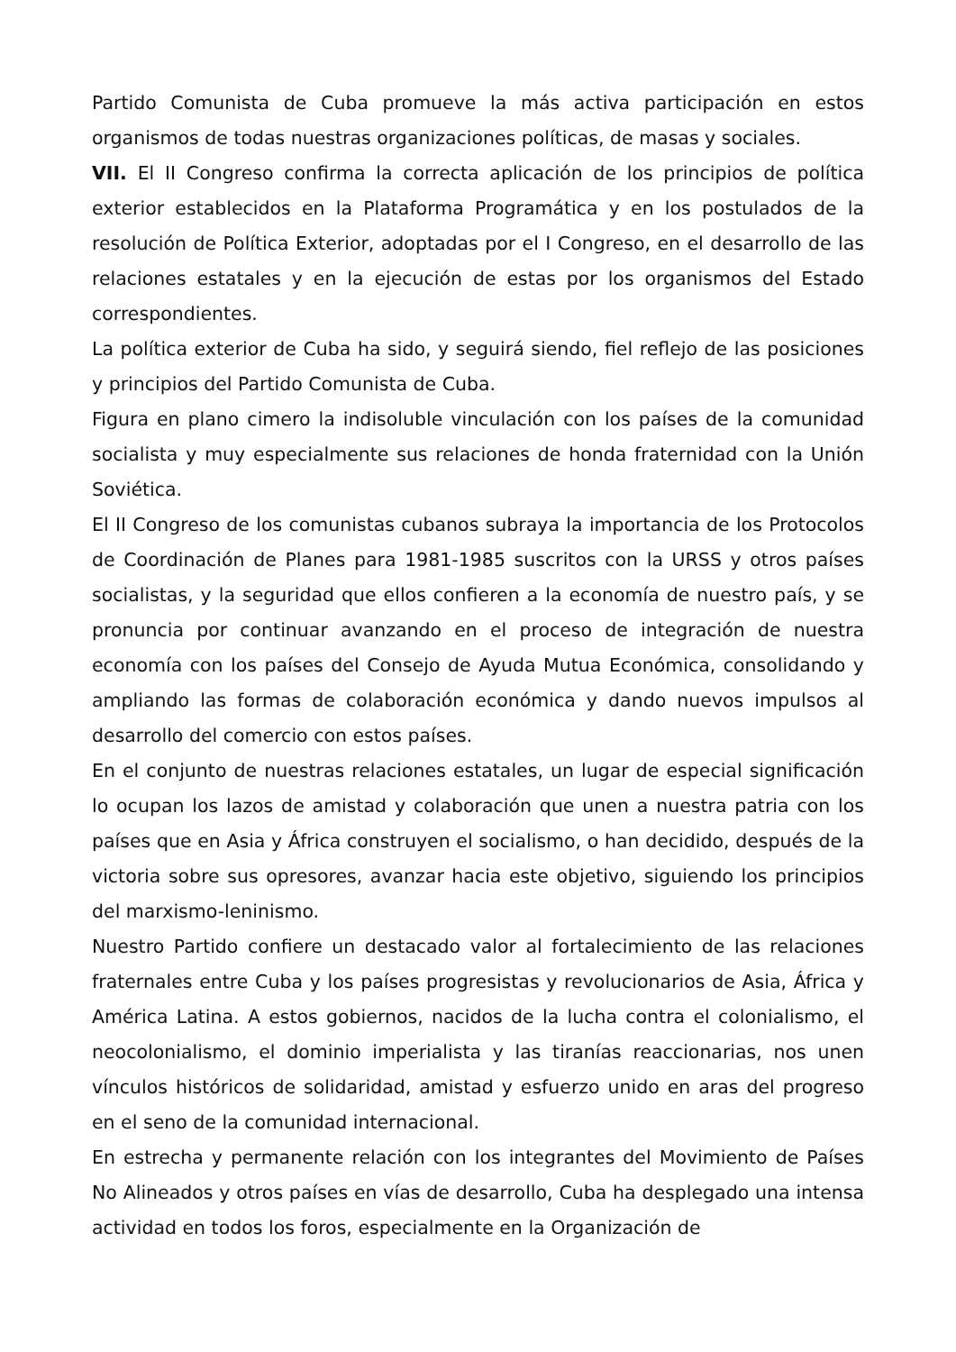Partido Comunista de Cuba promueve la más activa participación en estos organismos de todas nuestras organizaciones políticas, de masas y sociales.
VII. El II Congreso confirma la correcta aplicación de los principios de política exterior establecidos en la Plataforma Programática y en los postulados de la resolución de Política Exterior, adoptadas por el I Congreso, en el desarrollo de las relaciones estatales y en la ejecución de estas por los organismos del Estado correspondientes.
La política exterior de Cuba ha sido, y seguirá siendo, fiel reflejo de las posiciones y principios del Partido Comunista de Cuba.
Figura en plano cimero la indisoluble vinculación con los países de la comunidad socialista y muy especialmente sus relaciones de honda fraternidad con la Unión Soviética.
El II Congreso de los comunistas cubanos subraya la importancia de los Protocolos de Coordinación de Planes para 1981-1985 suscritos con la URSS y otros países socialistas, y la seguridad que ellos confieren a la economía de nuestro país, y se pronuncia por continuar avanzando en el proceso de integración de nuestra economía con los países del Consejo de Ayuda Mutua Económica, consolidando y ampliando las formas de colaboración económica y dando nuevos impulsos al desarrollo del comercio con estos países.
En el conjunto de nuestras relaciones estatales, un lugar de especial significación lo ocupan los lazos de amistad y colaboración que unen a nuestra patria con los países que en Asia y África construyen el socialismo, o han decidido, después de la victoria sobre sus opresores, avanzar hacia este objetivo, siguiendo los principios del marxismo-leninismo.
Nuestro Partido confiere un destacado valor al fortalecimiento de las relaciones fraternales entre Cuba y los países progresistas y revolucionarios de Asia, África y América Latina. A estos gobiernos, nacidos de la lucha contra el colonialismo, el neocolonialismo, el dominio imperialista y las tiranías reaccionarias, nos unen vínculos históricos de solidaridad, amistad y esfuerzo unido en aras del progreso en el seno de la comunidad internacional.
En estrecha y permanente relación con los integrantes del Movimiento de Países No Alineados y otros países en vías de desarrollo, Cuba ha desplegado una intensa actividad en todos los foros, especialmente en la Organización de